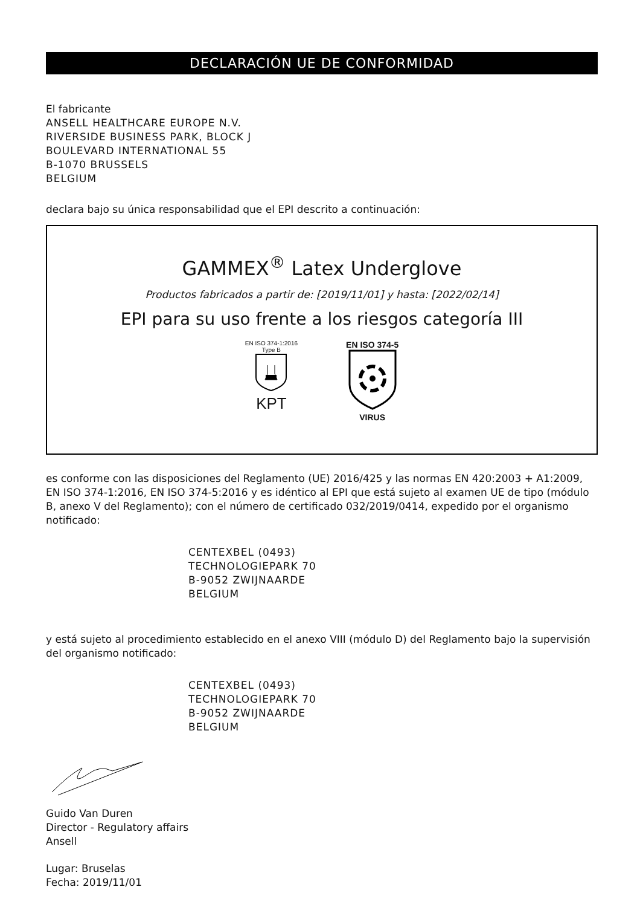DECLARACIÓN UE DE CONFORMIDAD
El fabricante
ANSELL HEALTHCARE EUROPE N.V.
RIVERSIDE BUSINESS PARK, BLOCK J
BOULEVARD INTERNATIONAL 55
B-1070 BRUSSELS
BELGIUM
declara bajo su única responsabilidad que el EPI descrito a continuación:
GAMMEX<sup>®</sup> Latex Underglove
Productos fabricados a partir de: [2019/11/01] y hasta: [2022/02/14]
EPI para su uso frente a los riesgos categoría III
EN ISO 374-1:2016
Type B
KPT
EN ISO 374-5
VIRUS
es conforme con las disposiciones del Reglamento (UE) 2016/425 y las normas EN 420:2003 + A1:2009, EN ISO 374-1:2016, EN ISO 374-5:2016 y es idéntico al EPI que está sujeto al examen UE de tipo (módulo B, anexo V del Reglamento); con el número de certificado 032/2019/0414, expedido por el organismo notificado:
CENTEXBEL (0493)
TECHNOLOGIEPARK 70
B-9052 ZWIJNAARDE
BELGIUM
y está sujeto al procedimiento establecido en el anexo VIII (módulo D) del Reglamento bajo la supervisión del organismo notificado:
CENTEXBEL (0493)
TECHNOLOGIEPARK 70
B-9052 ZWIJNAARDE
BELGIUM
Guido Van Duren
Director - Regulatory affairs
Ansell
Lugar: Bruselas
Fecha: 2019/11/01